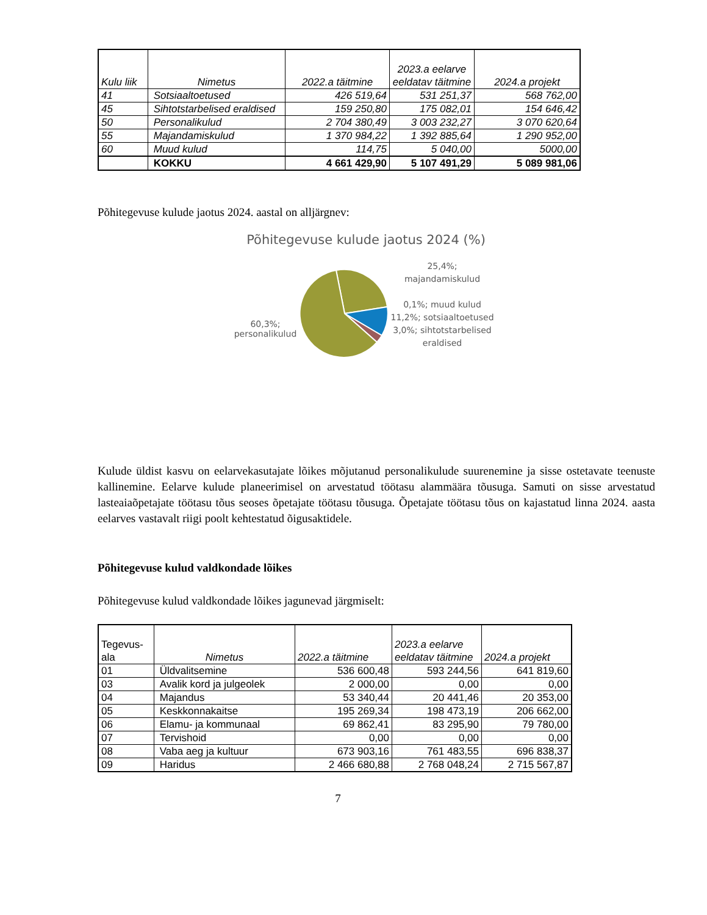| Kulu liik | Nimetus | 2022.a täitmine | 2023.a eelarve eeldatav täitmine | 2024.a projekt |
| --- | --- | --- | --- | --- |
| 41 | Sotsiaaltoetused | 426 519,64 | 531 251,37 | 568 762,00 |
| 45 | Sihtotstarbelised eraldised | 159 250,80 | 175 082,01 | 154 646,42 |
| 50 | Personalikulud | 2 704 380,49 | 3 003 232,27 | 3 070 620,64 |
| 55 | Majandamiskulud | 1 370 984,22 | 1 392 885,64 | 1 290 952,00 |
| 60 | Muud kulud | 114,75 | 5 040,00 | 5000,00 |
| | KOKKU | 4 661 429,90 | 5 107 491,29 | 5 089 981,06 |
Põhitegevuse kulude jaotus 2024. aastal on alljärgnev:
Põhitegevuse kulude jaotus 2024 (%)
60,3%; personalikulud
25,4%; majandamiskulud
0,1%; muud kulud
11,2%; sotsiaaltoetused
3,0%; sihtotstarbelised eraldised
Kulude üldist kasvu on eelarvekasutajate lõikes mõjutanud personalikulude suurenemine ja sisse ostetavate teenuste kallinemine. Eelarve kulude planeerimisel on arvestatud töötasu alammäära tõusuga. Samuti on sisse arvestatud lasteaiaõpetajate töötasu tõus seoses õpetajate töötasu tõusuga. Õpetajate töötasu tõus on kajastatud linna 2024. aasta eelarves vastavalt riigi poolt kehtestatud õigusaktidele.
Põhitegevuse kulud valdkondade lõikes
Põhitegevuse kulud valdkondade lõikes jagunevad järgmiselt:
| Tegevus-ala | Nimetus | 2022.a täitmine | 2023.a eelarve eeldatav täitmine | 2024.a projekt |
| --- | --- | --- | --- | --- |
| 01 | Üldvalitsemine | 536 600,48 | 593 244,56 | 641 819,60 |
| 03 | Avalik kord ja julgeolek | 2 000,00 | 0,00 | 0,00 |
| 04 | Majandus | 53 340,44 | 20 441,46 | 20 353,00 |
| 05 | Keskkonnakaitse | 195 269,34 | 198 473,19 | 206 662,00 |
| 06 | Elamu- ja kommunaal | 69 862,41 | 83 295,90 | 79 780,00 |
| 07 | Tervishoid | 0,00 | 0,00 | 0,00 |
| 08 | Vaba aeg ja kultuur | 673 903,16 | 761 483,55 | 696 838,37 |
| 09 | Haridus | 2 466 680,88 | 2 768 048,24 | 2 715 567,87 |
7